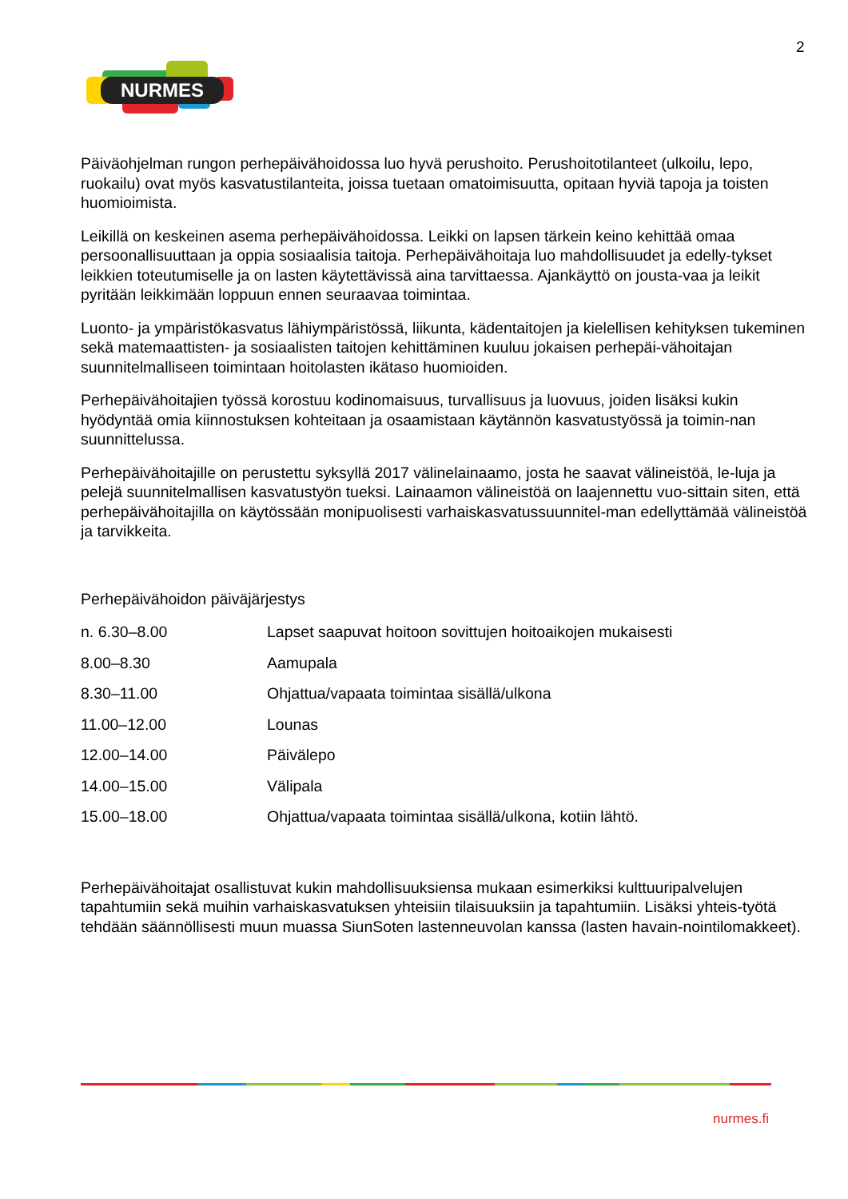2
NURMES
Päiväohjelman rungon perhepäivähoidossa luo hyvä perushoito. Perushoitotilanteet (ulkoilu, lepo, ruokailu) ovat myös kasvatustilanteita, joissa tuetaan omatoimisuutta, opitaan hyviä tapoja ja toisten huomioimista.
Leikillä on keskeinen asema perhepäivähoidossa. Leikki on lapsen tärkein keino kehittää omaa persoonallisuuttaan ja oppia sosiaalisia taitoja. Perhepäivähoitaja luo mahdollisuudet ja edelly-tykset leikkien toteutumiselle ja on lasten käytettävissä aina tarvittaessa. Ajankäyttö on jousta-vaa ja leikit pyritään leikkimään loppuun ennen seuraavaa toimintaa.
Luonto- ja ympäristökasvatus lähiympäristössä, liikunta, kädentaitojen ja kielellisen kehityksen tukeminen sekä matemaattisten- ja sosiaalisten taitojen kehittäminen kuuluu jokaisen perhepäi-vähoitajan suunnitelmalliseen toimintaan hoitolasten ikätaso huomioiden.
Perhepäivähoitajien työssä korostuu kodinomaisuus, turvallisuus ja luovuus, joiden lisäksi kukin hyödyntää omia kiinnostuksen kohteitaan ja osaamistaan käytännön kasvatustyössä ja toimin-nan suunnittelussa.
Perhepäivähoitajille on perustettu syksyllä 2017 välinelainaamo, josta he saavat välineistöä, le-luja ja pelejä suunnitelmallisen kasvatustyön tueksi. Lainaamon välineistöä on laajennettu vuo-sittain siten, että perhepäivähoitajilla on käytössään monipuolisesti varhaiskasvatussuunnitel-man edellyttämää välineistöä ja tarvikkeita.
Perhepäivähoidon päiväjärjestys
| n. 6.30–8.00 | Lapset saapuvat hoitoon sovittujen hoitoaikojen mukaisesti |
| 8.00–8.30 | Aamupala |
| 8.30–11.00 | Ohjattua/vapaata toimintaa sisällä/ulkona |
| 11.00–12.00 | Lounas |
| 12.00–14.00 | Päivälepo |
| 14.00–15.00 | Välipala |
| 15.00–18.00 | Ohjattua/vapaata toimintaa sisällä/ulkona, kotiin lähtö. |
Perhepäivähoitajat osallistuvat kukin mahdollisuuksiensa mukaan esimerkiksi kulttuuripalvelujen tapahtumiin sekä muihin varhaiskasvatuksen yhteisiin tilaisuuksiin ja tapahtumiin. Lisäksi yhteis-työtä tehdään säännöllisesti muun muassa SiunSoten lastenneuvolan kanssa (lasten havain-nointilomakkeet).
nurmes.fi